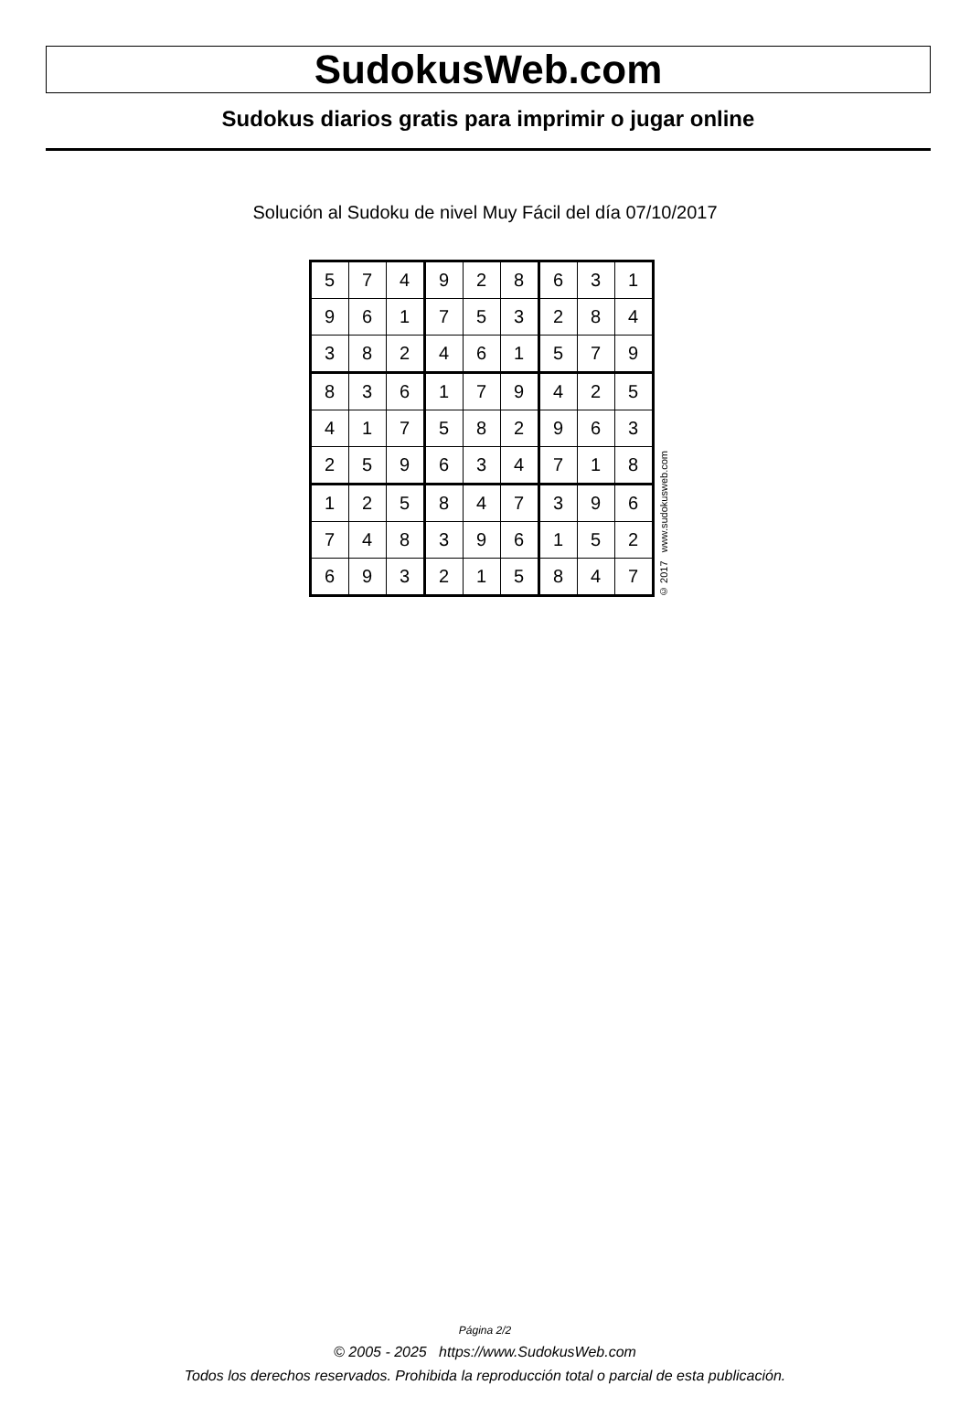SudokusWeb.com
Sudokus diarios gratis para imprimir o jugar online
Solución al Sudoku de nivel Muy Fácil del día 07/10/2017
| 5 | 7 | 4 | 9 | 2 | 8 | 6 | 3 | 1 |
| 9 | 6 | 1 | 7 | 5 | 3 | 2 | 8 | 4 |
| 3 | 8 | 2 | 4 | 6 | 1 | 5 | 7 | 9 |
| 8 | 3 | 6 | 1 | 7 | 9 | 4 | 2 | 5 |
| 4 | 1 | 7 | 5 | 8 | 2 | 9 | 6 | 3 |
| 2 | 5 | 9 | 6 | 3 | 4 | 7 | 1 | 8 |
| 1 | 2 | 5 | 8 | 4 | 7 | 3 | 9 | 6 |
| 7 | 4 | 8 | 3 | 9 | 6 | 1 | 5 | 2 |
| 6 | 9 | 3 | 2 | 1 | 5 | 8 | 4 | 7 |
© 2017 www.sudokusweb.com
Página 2/2
© 2005 - 2025 https://www.SudokusWeb.com
Todos los derechos reservados. Prohibida la reproducción total o parcial de esta publicación.